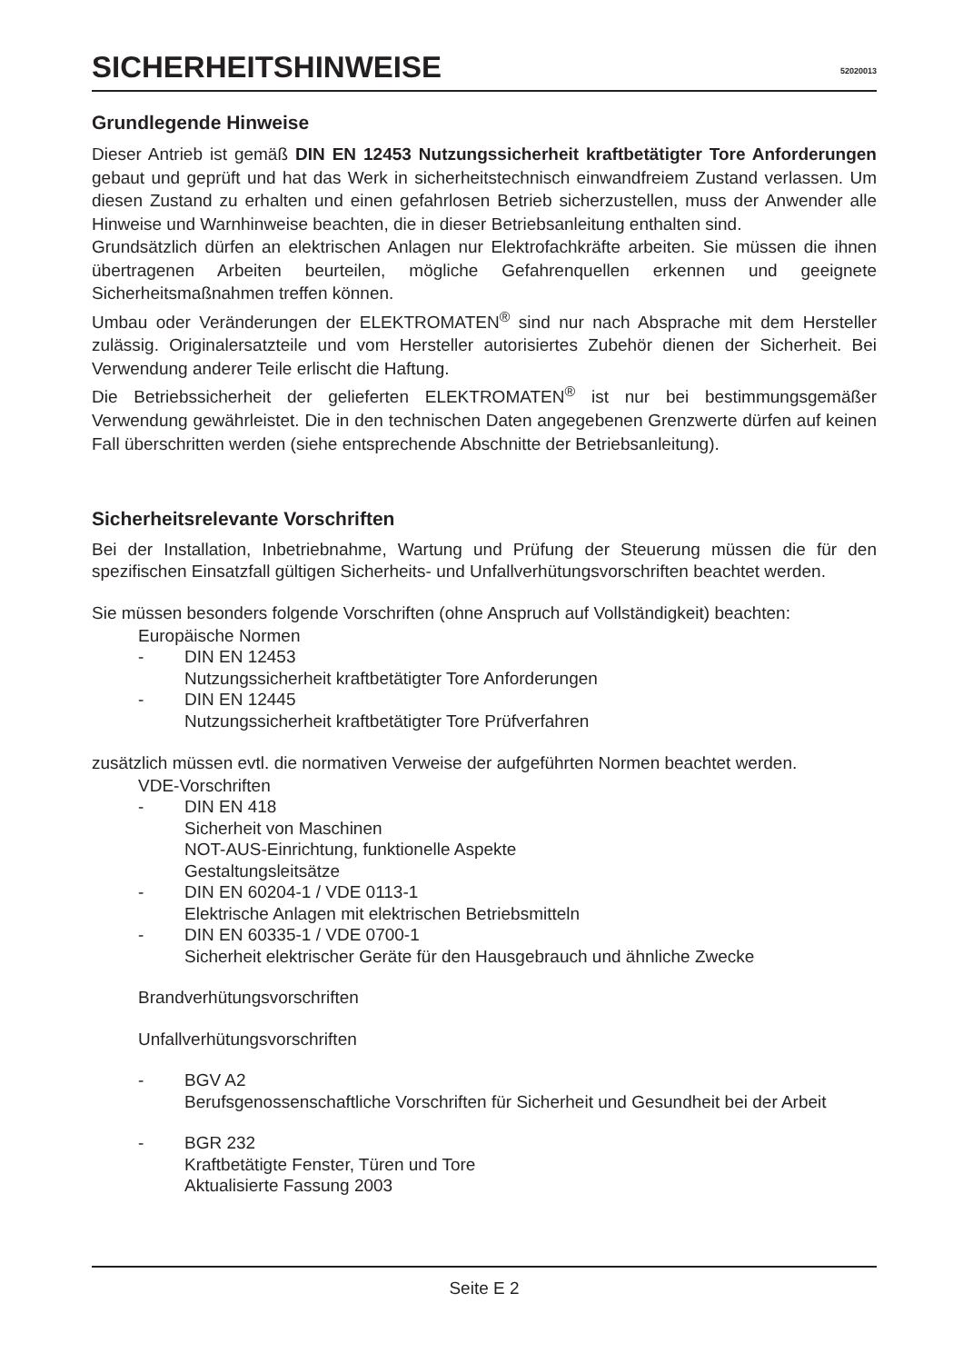SICHERHEITSHINWEISE
52020013
Grundlegende Hinweise
Dieser Antrieb ist gemäß DIN EN 12453 Nutzungssicherheit kraftbetätigter Tore Anforderungen gebaut und geprüft und hat das Werk in sicherheitstechnisch einwandfreiem Zustand verlassen. Um diesen Zustand zu erhalten und einen gefahrlosen Betrieb sicherzustellen, muss der Anwender alle Hinweise und Warnhinweise beachten, die in dieser Betriebsanleitung enthalten sind.
Grundsätzlich dürfen an elektrischen Anlagen nur Elektrofachkräfte arbeiten. Sie müssen die ihnen übertragenen Arbeiten beurteilen, mögliche Gefahrenquellen erkennen und geeignete Sicherheitsmaßnahmen treffen können.
Umbau oder Veränderungen der ELEKTROMATEN<sup>®</sup> sind nur nach Absprache mit dem Hersteller zulässig. Originalersatzteile und vom Hersteller autorisiertes Zubehör dienen der Sicherheit. Bei Verwendung anderer Teile erlischt die Haftung.
Die Betriebssicherheit der gelieferten ELEKTROMATEN<sup>®</sup> ist nur bei bestimmungsgemäßer Verwendung gewährleistet. Die in den technischen Daten angegebenen Grenzwerte dürfen auf keinen Fall überschritten werden (siehe entsprechende Abschnitte der Betriebsanleitung).
Sicherheitsrelevante Vorschriften
Bei der Installation, Inbetriebnahme, Wartung und Prüfung der Steuerung müssen die für den spezifischen Einsatzfall gültigen Sicherheits- und Unfallverhütungsvorschriften beachtet werden.
Sie müssen besonders folgende Vorschriften (ohne Anspruch auf Vollständigkeit) beachten:
Europäische Normen
- DIN EN 12453
Nutzungssicherheit kraftbetätigter Tore Anforderungen
- DIN EN 12445
Nutzungssicherheit kraftbetätigter Tore Prüfverfahren
zusätzlich müssen evtl. die normativen Verweise der aufgeführten Normen beachtet werden.
VDE-Vorschriften
- DIN EN 418
Sicherheit von Maschinen
NOT-AUS-Einrichtung, funktionelle Aspekte
Gestaltungsleitsätze
- DIN EN 60204-1 / VDE 0113-1
Elektrische Anlagen mit elektrischen Betriebsmitteln
- DIN EN 60335-1 / VDE 0700-1
Sicherheit elektrischer Geräte für den Hausgebrauch und ähnliche Zwecke
Brandverhütungsvorschriften
Unfallverhütungsvorschriften
- BGV A2
Berufsgenossenschaftliche Vorschriften für Sicherheit und Gesundheit bei der Arbeit
- BGR 232
Kraftbetätigte Fenster, Türen und Tore
Aktualisierte Fassung 2003
Seite E 2